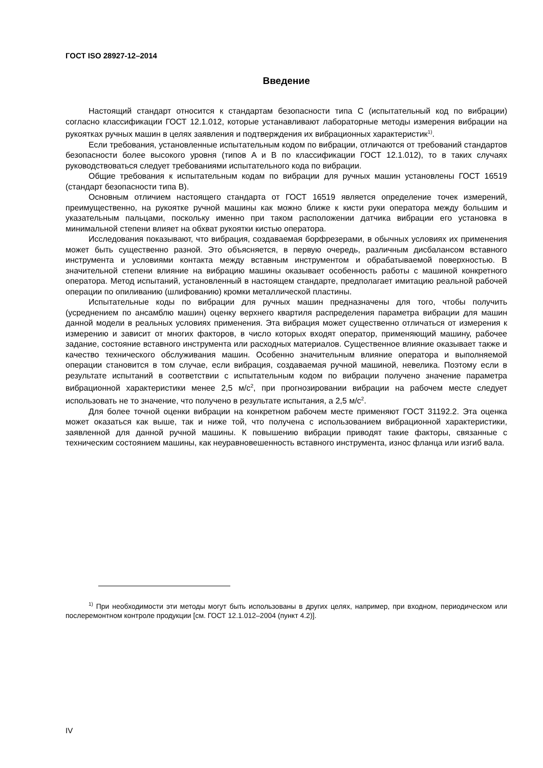ГОСТ ISO 28927-12–2014
Введение
Настоящий стандарт относится к стандартам безопасности типа C (испытательный код по вибрации) согласно классификации ГОСТ 12.1.012, которые устанавливают лабораторные методы измерения вибрации на рукоятках ручных машин в целях заявления и подтверждения их вибрационных характеристик<sup>1)</sup>.
Если требования, установленные испытательным кодом по вибрации, отличаются от требований стандартов безопасности более высокого уровня (типов A и B по классификации ГОСТ 12.1.012), то в таких случаях руководствоваться следует требованиями испытательного кода по вибрации.
Общие требования к испытательным кодам по вибрации для ручных машин установлены ГОСТ 16519 (стандарт безопасности типа B).
Основным отличием настоящего стандарта от ГОСТ 16519 является определение точек измерений, преимущественно, на рукоятке ручной машины как можно ближе к кисти руки оператора между большим и указательным пальцами, поскольку именно при таком расположении датчика вибрации его установка в минимальной степени влияет на обхват рукоятки кистью оператора.
Исследования показывают, что вибрация, создаваемая борфрезерами, в обычных условиях их применения может быть существенно разной. Это объясняется, в первую очередь, различным дисбалансом вставного инструмента и условиями контакта между вставным инструментом и обрабатываемой поверхностью. В значительной степени влияние на вибрацию машины оказывает особенность работы с машиной конкретного оператора. Метод испытаний, установленный в настоящем стандарте, предполагает имитацию реальной рабочей операции по опиливанию (шлифованию) кромки металлической пластины.
Испытательные коды по вибрации для ручных машин предназначены для того, чтобы получить (усреднением по ансамблю машин) оценку верхнего квартиля распределения параметра вибрации для машин данной модели в реальных условиях применения. Эта вибрация может существенно отличаться от измерения к измерению и зависит от многих факторов, в число которых входят оператор, применяющий машину, рабочее задание, состояние вставного инструмента или расходных материалов. Существенное влияние оказывает также и качество технического обслуживания машин. Особенно значительным влияние оператора и выполняемой операции становится в том случае, если вибрация, создаваемая ручной машиной, невелика. Поэтому если в результате испытаний в соответствии с испытательным кодом по вибрации получено значение параметра вибрационной характеристики менее 2,5 м/с<sup>2</sup>, при прогнозировании вибрации на рабочем месте следует использовать не то значение, что получено в результате испытания, а 2,5 м/с<sup>2</sup>.
Для более точной оценки вибрации на конкретном рабочем месте применяют ГОСТ 31192.2. Эта оценка может оказаться как выше, так и ниже той, что получена с использованием вибрационной характеристики, заявленной для данной ручной машины. К повышению вибрации приводят такие факторы, связанные с техническим состоянием машины, как неуравновешенность вставного инструмента, износ фланца или изгиб вала.
<sup>1)</sup> При необходимости эти методы могут быть использованы в других целях, например, при входном, периодическом или послеремонтном контроле продукции [см. ГОСТ 12.1.012–2004 (пункт 4.2)].
IV